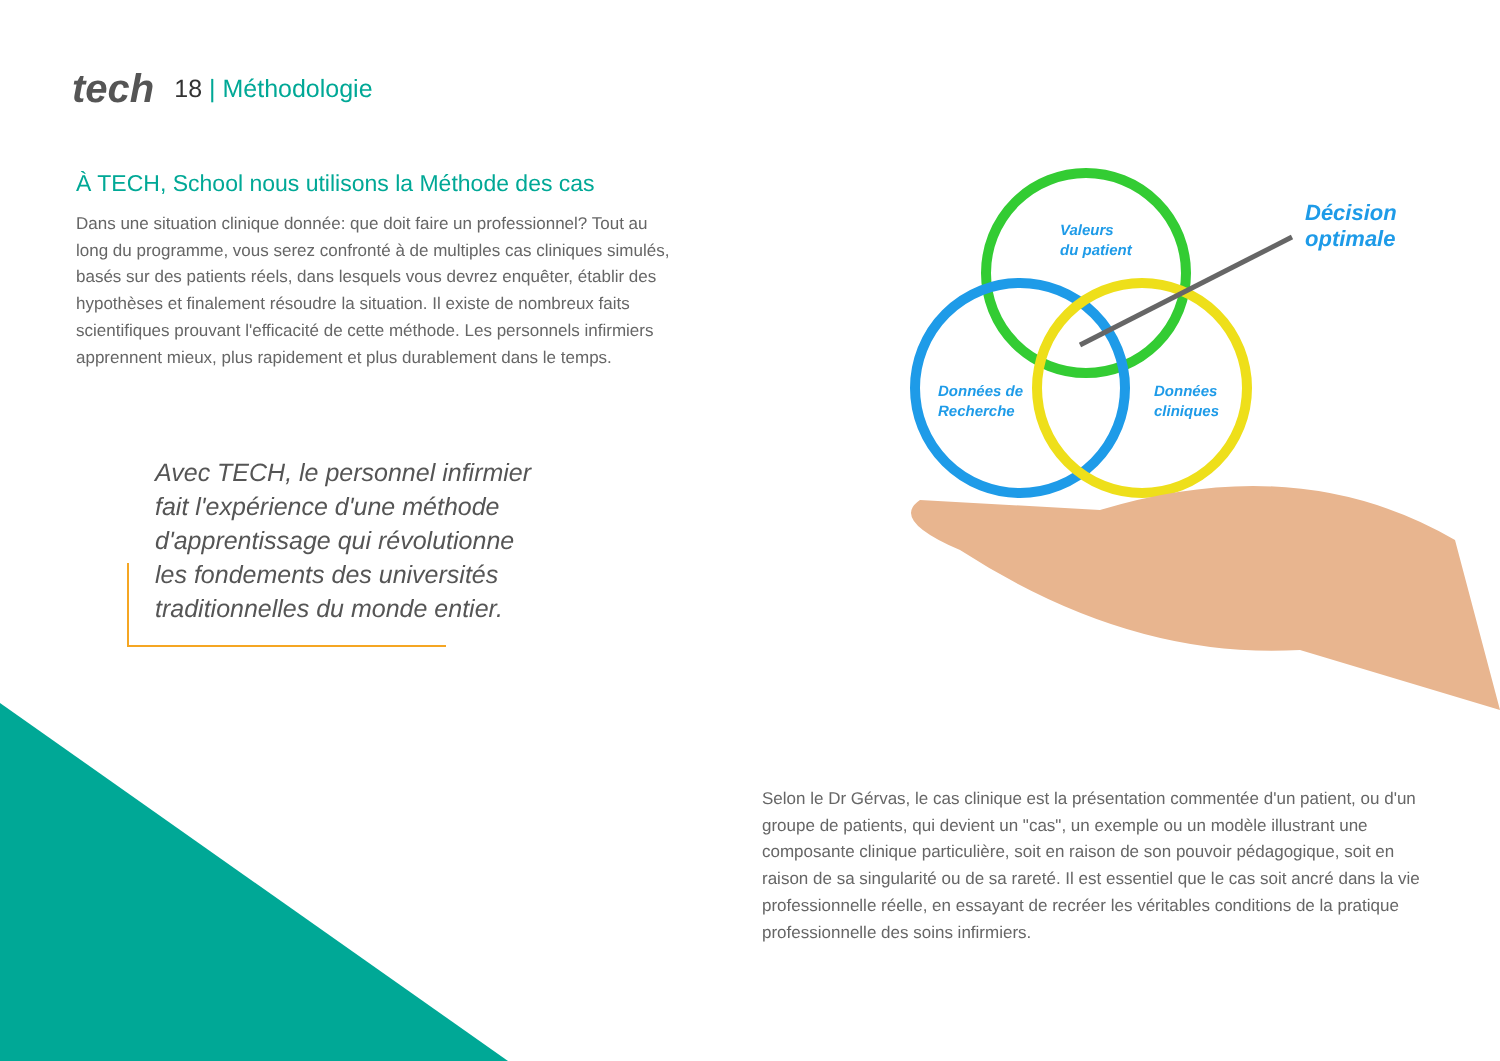tech
18 | Méthodologie
À TECH, School nous utilisons la Méthode des cas
Dans une situation clinique donnée: que doit faire un professionnel? Tout au long du programme, vous serez confronté à de multiples cas cliniques simulés, basés sur des patients réels, dans lesquels vous devrez enquêter, établir des hypothèses et finalement résoudre la situation. Il existe de nombreux faits scientifiques prouvant l'efficacité de cette méthode. Les personnels infirmiers apprennent mieux, plus rapidement et plus durablement dans le temps.
Avec TECH, le personnel infirmier fait l'expérience d'une méthode d'apprentissage qui révolutionne les fondements des universités traditionnelles du monde entier.
Valeurs
du patient
Données de
Recherche
Données
cliniques
Décision
optimale
Selon le Dr Gérvas, le cas clinique est la présentation commentée d'un patient, ou d'un groupe de patients, qui devient un "cas", un exemple ou un modèle illustrant une composante clinique particulière, soit en raison de son pouvoir pédagogique, soit en raison de sa singularité ou de sa rareté. Il est essentiel que le cas soit ancré dans la vie professionnelle réelle, en essayant de recréer les véritables conditions de la pratique professionnelle des soins infirmiers.